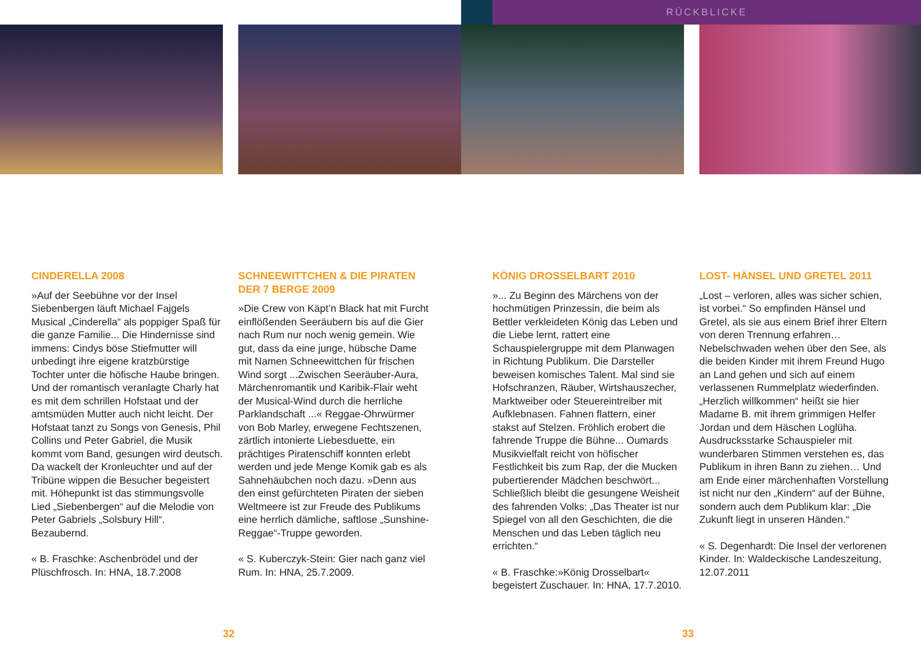RÜCKBLICKE
CINDERELLA 2008
»Auf der Seebühne vor der Insel Siebenbergen läuft Michael Fajgels Musical „Cinderella“ als poppiger Spaß für die ganze Familie... Die Hindernisse sind immens: Cindys böse Stiefmutter will unbedingt ihre eigene kratzbürstige Tochter unter die höfische Haube bringen. Und der romantisch veranlagte Charly hat es mit dem schrillen Hofstaat und der amtsmüden Mutter auch nicht leicht. Der Hofstaat tanzt zu Songs von Genesis, Phil Collins und Peter Gabriel, die Musik kommt vom Band, gesungen wird deutsch. Da wackelt der Kronleuchter und auf der Tribüne wippen die Besucher begeistert mit. Höhepunkt ist das stimmungsvolle Lied „Siebenbergen“ auf die Melodie von Peter Gabriels „Solsbury Hill“. Bezaubernd.
« B. Fraschke: Aschenbrödel und der Plüschfrosch. In: HNA, 18.7.2008
SCHNEEWITTCHEN & DIE PIRATEN DER 7 BERGE 2009
»Die Crew von Käpt’n Black hat mit Furcht einflößenden Seeräubern bis auf die Gier nach Rum nur noch wenig gemein. Wie gut, dass da eine junge, hübsche Dame mit Namen Schneewittchen für frischen Wind sorgt ...Zwischen Seeräuber-Aura, Märchenromantik und Karibik-Flair weht der Musical-Wind durch die herrliche Parklandschaft ...« Reggae-Ohrwürmer von Bob Marley, erwegene Fechtszenen, zärtlich intonierte Liebesduette, ein prächtiges Piratenschiff konnten erlebt werden und jede Menge Komik gab es als Sahnehäubchen noch dazu. »Denn aus den einst gefürchteten Piraten der sieben Weltmeere ist zur Freude des Publikums eine herrlich dämliche, saftlose „Sunshine-Reggae“-Truppe geworden.
« S. Kuberczyk-Stein: Gier nach ganz viel Rum. In: HNA, 25.7.2009.
KÖNIG DROSSELBART 2010
»... Zu Beginn des Märchens von der hochmütigen Prinzessin, die beim als Bettler verkleideten König das Leben und die Liebe lernt, rattert eine Schauspielergruppe mit dem Planwagen in Richtung Publikum. Die Darsteller beweisen komisches Talent. Mal sind sie Hofschranzen, Räuber, Wirtshauszecher, Marktweiber oder Steuereintreiber mit Aufklebnasen. Fahnen flattern, einer stakst auf Stelzen. Fröhlich erobert die fahrende Truppe die Bühne... Oumards Musikvielfalt reicht von höfischer Festlichkeit bis zum Rap, der die Mucken pubertierender Mädchen beschwört... Schließlich bleibt die gesungene Weisheit des fahrenden Volks: „Das Theater ist nur Spiegel von all den Geschichten, die die Menschen und das Leben täglich neu errichten.“
« B. Fraschke:»König Drosselbart« begeistert Zuschauer. In: HNA, 17.7.2010.
LOST- HÄNSEL UND GRETEL 2011
„Lost – verloren, alles was sicher schien, ist vorbei.“ So empfinden Hänsel und Gretel, als sie aus einem Brief ihrer Eltern von deren Trennung erfahren… Nebelschwaden wehen über den See, als die beiden Kinder mit ihrem Freund Hugo an Land gehen und sich auf einem verlassenen Rummelplatz wiederfinden. „Herzlich willkommen“ heißt sie hier Madame B. mit ihrem grimmigen Helfer Jordan und dem Häschen Loglüha. Ausdrucksstarke Schauspieler mit wunderbaren Stimmen verstehen es, das Publikum in ihren Bann zu ziehen… Und am Ende einer märchenhaften Vorstellung ist nicht nur den „Kindern“ auf der Bühne, sondern auch dem Publikum klar: „Die Zukunft liegt in unseren Händen.“
« S. Degenhardt: Die Insel der verlorenen Kinder. In: Waldeckische Landeszeitung, 12.07.2011
32 33